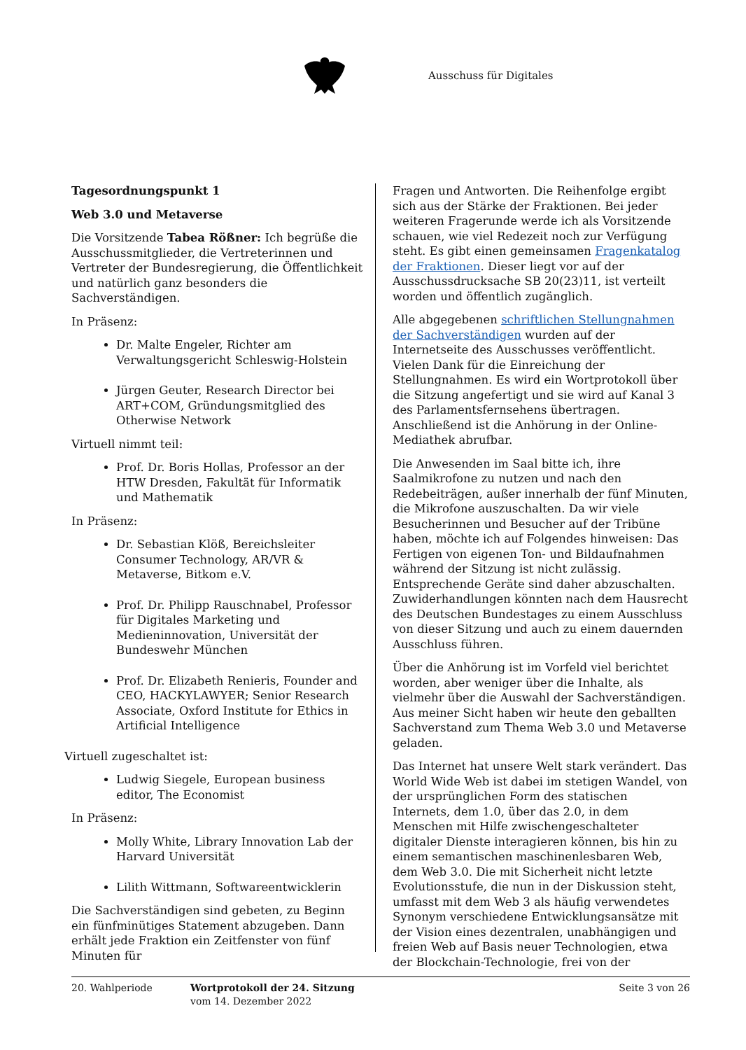Ausschuss für Digitales
Tagesordnungspunkt 1
Web 3.0 und Metaverse
Die Vorsitzende Tabea Rößner: Ich begrüße die Ausschussmitglieder, die Vertreterinnen und Vertreter der Bundesregierung, die Öffentlichkeit und natürlich ganz besonders die Sachverständigen.
In Präsenz:
Dr. Malte Engeler, Richter am Verwaltungsgericht Schleswig-Holstein
Jürgen Geuter, Research Director bei ART+COM, Gründungsmitglied des Otherwise Network
Virtuell nimmt teil:
Prof. Dr. Boris Hollas, Professor an der HTW Dresden, Fakultät für Informatik und Mathematik
In Präsenz:
Dr. Sebastian Klöß, Bereichsleiter Consumer Technology, AR/VR & Metaverse, Bitkom e.V.
Prof. Dr. Philipp Rauschnabel, Professor für Digitales Marketing und Medieninnovation, Universität der Bundeswehr München
Prof. Dr. Elizabeth Renieris, Founder and CEO, HACKYLAWYER; Senior Research Associate, Oxford Institute for Ethics in Artificial Intelligence
Virtuell zugeschaltet ist:
Ludwig Siegele, European business editor, The Economist
In Präsenz:
Molly White, Library Innovation Lab der Harvard Universität
Lilith Wittmann, Softwareentwicklerin
Die Sachverständigen sind gebeten, zu Beginn ein fünfminütiges Statement abzugeben. Dann erhält jede Fraktion ein Zeitfenster von fünf Minuten für
Fragen und Antworten. Die Reihenfolge ergibt sich aus der Stärke der Fraktionen. Bei jeder weiteren Fragerunde werde ich als Vorsitzende schauen, wie viel Redezeit noch zur Verfügung steht. Es gibt einen gemeinsamen Fragenkatalog der Fraktionen. Dieser liegt vor auf der Ausschussdrucksache SB 20(23)11, ist verteilt worden und öffentlich zugänglich.
Alle abgegebenen schriftlichen Stellungnahmen der Sachverständigen wurden auf der Internetseite des Ausschusses veröffentlicht. Vielen Dank für die Einreichung der Stellungnahmen. Es wird ein Wortprotokoll über die Sitzung angefertigt und sie wird auf Kanal 3 des Parlamentsfernsehens übertragen. Anschließend ist die Anhörung in der Online-Mediathek abrufbar.
Die Anwesenden im Saal bitte ich, ihre Saalmikrofone zu nutzen und nach den Redebeiträgen, außer innerhalb der fünf Minuten, die Mikrofone auszuschalten. Da wir viele Besucherinnen und Besucher auf der Tribüne haben, möchte ich auf Folgendes hinweisen: Das Fertigen von eigenen Ton- und Bildaufnahmen während der Sitzung ist nicht zulässig. Entsprechende Geräte sind daher abzuschalten. Zuwiderhandlungen könnten nach dem Hausrecht des Deutschen Bundestages zu einem Ausschluss von dieser Sitzung und auch zu einem dauernden Ausschluss führen.
Über die Anhörung ist im Vorfeld viel berichtet worden, aber weniger über die Inhalte, als vielmehr über die Auswahl der Sachverständigen. Aus meiner Sicht haben wir heute den geballten Sachverstand zum Thema Web 3.0 und Metaverse geladen.
Das Internet hat unsere Welt stark verändert. Das World Wide Web ist dabei im stetigen Wandel, von der ursprünglichen Form des statischen Internets, dem 1.0, über das 2.0, in dem Menschen mit Hilfe zwischengeschalteter digitaler Dienste interagieren können, bis hin zu einem semantischen maschinenlesbaren Web, dem Web 3.0. Die mit Sicherheit nicht letzte Evolutionsstufe, die nun in der Diskussion steht, umfasst mit dem Web 3 als häufig verwendetes Synonym verschiedene Entwicklungsansätze mit der Vision eines dezentralen, unabhängigen und freien Web auf Basis neuer Technologien, etwa der Blockchain-Technologie, frei von der
20. Wahlperiode Wortprotokoll der 24. Sitzung
vom 14. Dezember 2022
Seite 3 von 26